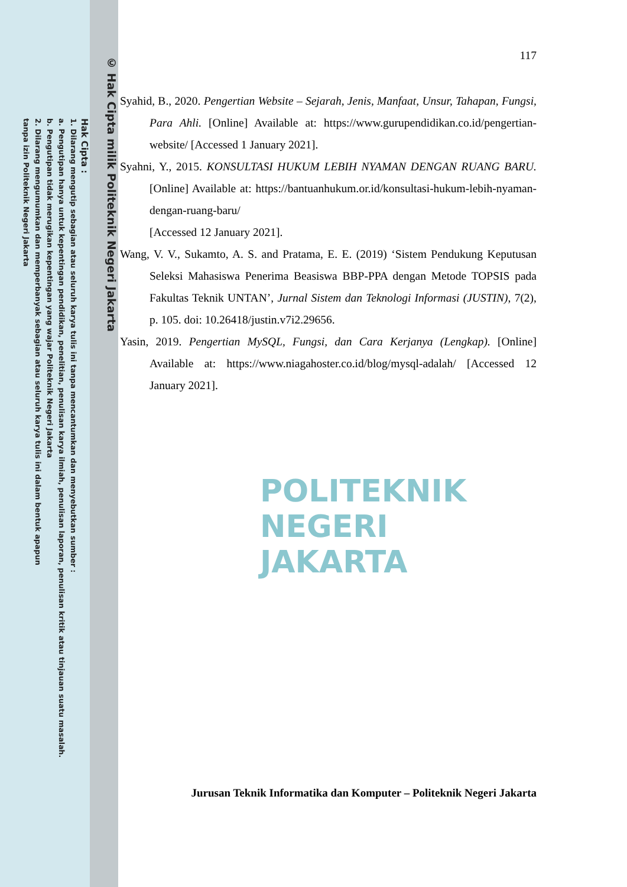POLITEKNIK
NEGERI
JAKARTA
© Hak Cipta milik Politeknik Negeri Jakarta
Hak Cipta :
1. Dilarang mengutip sebagian atau seluruh karya tulis ini tanpa mencantumkan dan menyebutkan sumber :
a. Pengutipan hanya untuk kepentingan pendidikan, penelitian, penulisan karya ilmiah, penulisan laporan, penulisan kritik atau tinjauan suatu masalah.
b. Pengutipan tidak merugikan kepentingan yang wajar Politeknik Negeri Jakarta
2. Dilarang mengumumkan dan memperbanyak sebagian atau seluruh karya tulis ini dalam bentuk apapun
tanpa izin Politeknik Negeri Jakarta
117
Syahid, B., 2020. Pengertian Website – Sejarah, Jenis, Manfaat, Unsur, Tahapan, Fungsi, Para Ahli. [Online] Available at: https://www.gurupendidikan.co.id/pengertian-website/ [Accessed 1 January 2021].
Syahni, Y., 2015. KONSULTASI HUKUM LEBIH NYAMAN DENGAN RUANG BARU. [Online] Available at: https://bantuanhukum.or.id/konsultasi-hukum-lebih-nyaman-dengan-ruang-baru/
[Accessed 12 January 2021].
Wang, V. V., Sukamto, A. S. and Pratama, E. E. (2019) ‘Sistem Pendukung Keputusan Seleksi Mahasiswa Penerima Beasiswa BBP-PPA dengan Metode TOPSIS pada Fakultas Teknik UNTAN’, Jurnal Sistem dan Teknologi Informasi (JUSTIN), 7(2), p. 105. doi: 10.26418/justin.v7i2.29656.
Yasin, 2019. Pengertian MySQL, Fungsi, dan Cara Kerjanya (Lengkap). [Online] Available at: https://www.niagahoster.co.id/blog/mysql-adalah/ [Accessed 12 January 2021].
Jurusan Teknik Informatika dan Komputer – Politeknik Negeri Jakarta